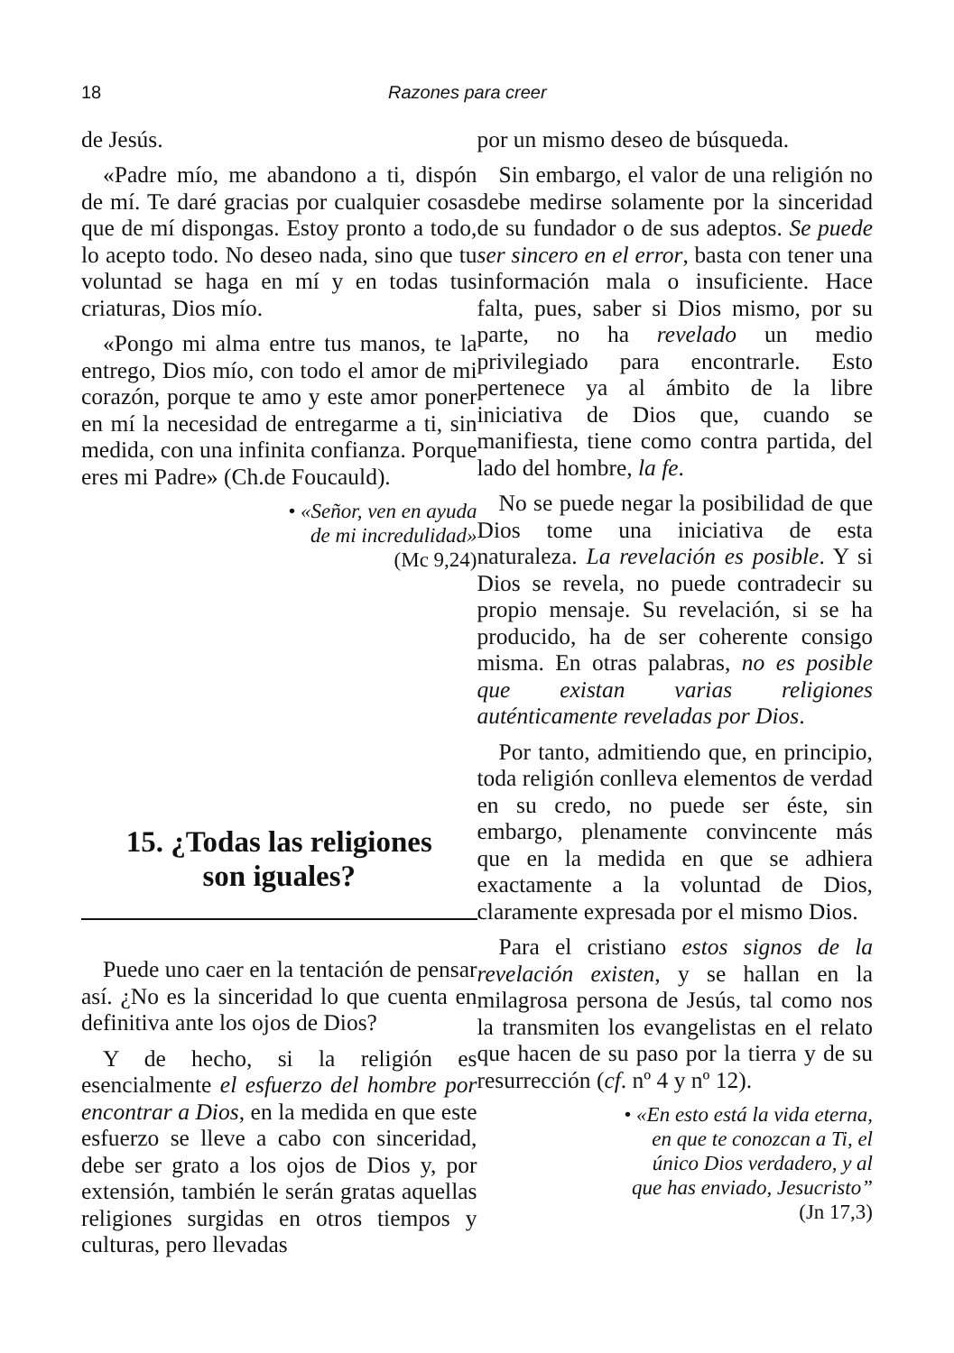18 Razones para creer
de Jesús.
«Padre mío, me abandono a ti, dispón de mí. Te daré gracias por cualquier cosas que de mí dispongas. Estoy pronto a todo, lo acepto todo. No deseo nada, sino que tu voluntad se haga en mí y en todas tus criaturas, Dios mío.
«Pongo mi alma entre tus manos, te la entrego, Dios mío, con todo el amor de mi corazón, porque te amo y este amor poner en mí la necesidad de entregarme a ti, sin medida, con una infinita confianza. Porque eres mi Padre» (Ch.de Foucauld).
• «Señor, ven en ayuda
de mi incredulidad»
(Mc 9,24)
15. ¿Todas las religiones
son iguales?
Puede uno caer en la tentación de pensar así. ¿No es la sinceridad lo que cuenta en definitiva ante los ojos de Dios?
Y de hecho, si la religión es esencialmente el esfuerzo del hombre por encontrar a Dios, en la medida en que este esfuerzo se lleve a cabo con sinceridad, debe ser grato a los ojos de Dios y, por extensión, también le serán gratas aquellas religiones surgidas en otros tiempos y culturas, pero llevadas
por un mismo deseo de búsqueda.
Sin embargo, el valor de una religión no debe medirse solamente por la sinceridad de su fundador o de sus adeptos. Se puede ser sincero en el error, basta con tener una información mala o insuficiente. Hace falta, pues, saber si Dios mismo, por su parte, no ha revelado un medio privilegiado para encontrarle. Esto pertenece ya al ámbito de la libre iniciativa de Dios que, cuando se manifiesta, tiene como contra partida, del lado del hombre, la fe.
No se puede negar la posibilidad de que Dios tome una iniciativa de esta naturaleza. La revelación es posible. Y si Dios se revela, no puede contradecir su propio mensaje. Su revelación, si se ha producido, ha de ser coherente consigo misma. En otras palabras, no es posible que existan varias religiones auténticamente reveladas por Dios.
Por tanto, admitiendo que, en principio, toda religión conlleva elementos de verdad en su credo, no puede ser éste, sin embargo, plenamente convincente más que en la medida en que se adhiera exactamente a la voluntad de Dios, claramente expresada por el mismo Dios.
Para el cristiano estos signos de la revelación existen, y se hallan en la milagrosa persona de Jesús, tal como nos la transmiten los evangelistas en el relato que hacen de su paso por la tierra y de su resurrección (cf. nº 4 y nº 12).
• «En esto está la vida eterna,
en que te conozcan a Ti, el
único Dios verdadero, y al
que has enviado, Jesucristo”
(Jn 17,3)